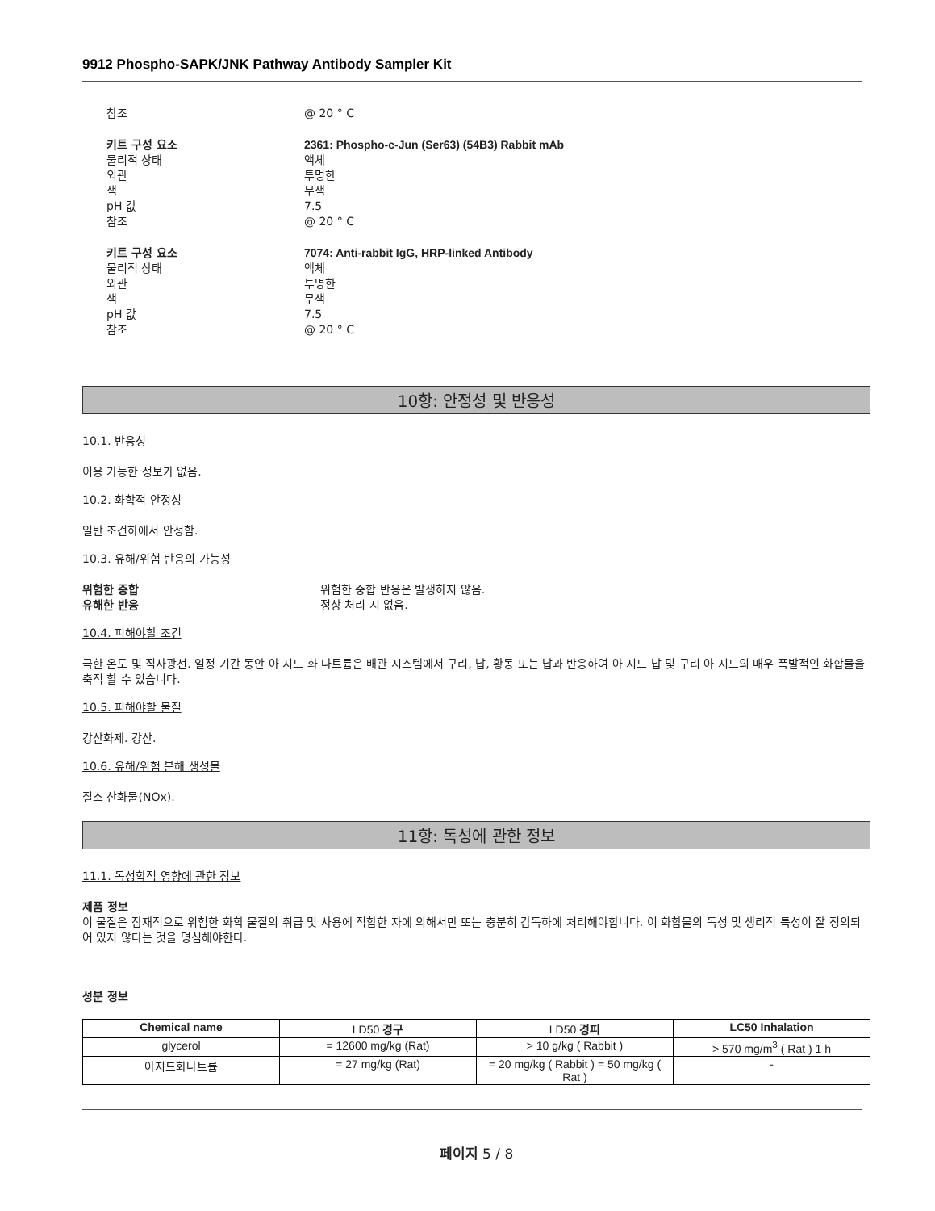9912 Phospho-SAPK/JNK Pathway Antibody Sampler Kit
참조 @ 20 ° C
키트 구성 요소 2361: Phospho-c-Jun (Ser63) (54B3) Rabbit mAb
물리적 상태 액체
외관 투명한
색 무색
pH 값 7.5
참조 @ 20 ° C
키트 구성 요소 7074: Anti-rabbit IgG, HRP-linked Antibody
물리적 상태 액체
외관 투명한
색 무색
pH 값 7.5
참조 @ 20 ° C
10항: 안정성 및 반응성
10.1. 반응성
이용 가능한 정보가 없음.
10.2. 화학적 안정성
일반 조건하에서 안정함.
10.3. 유해/위험 반응의 가능성
위험한 중합 위험한 중합 반응은 발생하지 않음.
유해한 반응 정상 처리 시 없음.
10.4. 피해야할 조건
극한 온도 및 직사광선. 일정 기간 동안 아 지드 화 나트륨은 배관 시스템에서 구리, 납, 황동 또는 납과 반응하여 아 지드 납 및 구리 아 지드의 매우 폭발적인 화합물을 축적 할 수 있습니다.
10.5. 피해야할 물질
강산화제. 강산.
10.6. 유해/위험 분해 생성물
질소 산화물(NOx).
11항: 독성에 관한 정보
11.1. 독성학적 영향에 관한 정보
제품 정보
이 물질은 잠재적으로 위험한 화학 물질의 취급 및 사용에 적합한 자에 의해서만 또는 충분히 감독하에 처리해야합니다. 이 화합물의 독성 및 생리적 특성이 잘 정의되어 있지 않다는 것을 명심해야한다.
성분 정보
| Chemical name | LD50 경구 | LD50 경피 | LC50 Inhalation |
| --- | --- | --- | --- |
| glycerol | = 12600 mg/kg (Rat) | > 10 g/kg ( Rabbit ) | > 570 mg/m<sup>3</sup> ( Rat ) 1 h |
| 아지드화나트륨 | = 27 mg/kg (Rat) | = 20 mg/kg ( Rabbit ) = 50 mg/kg ( Rat ) | - |
페이지 5 / 8